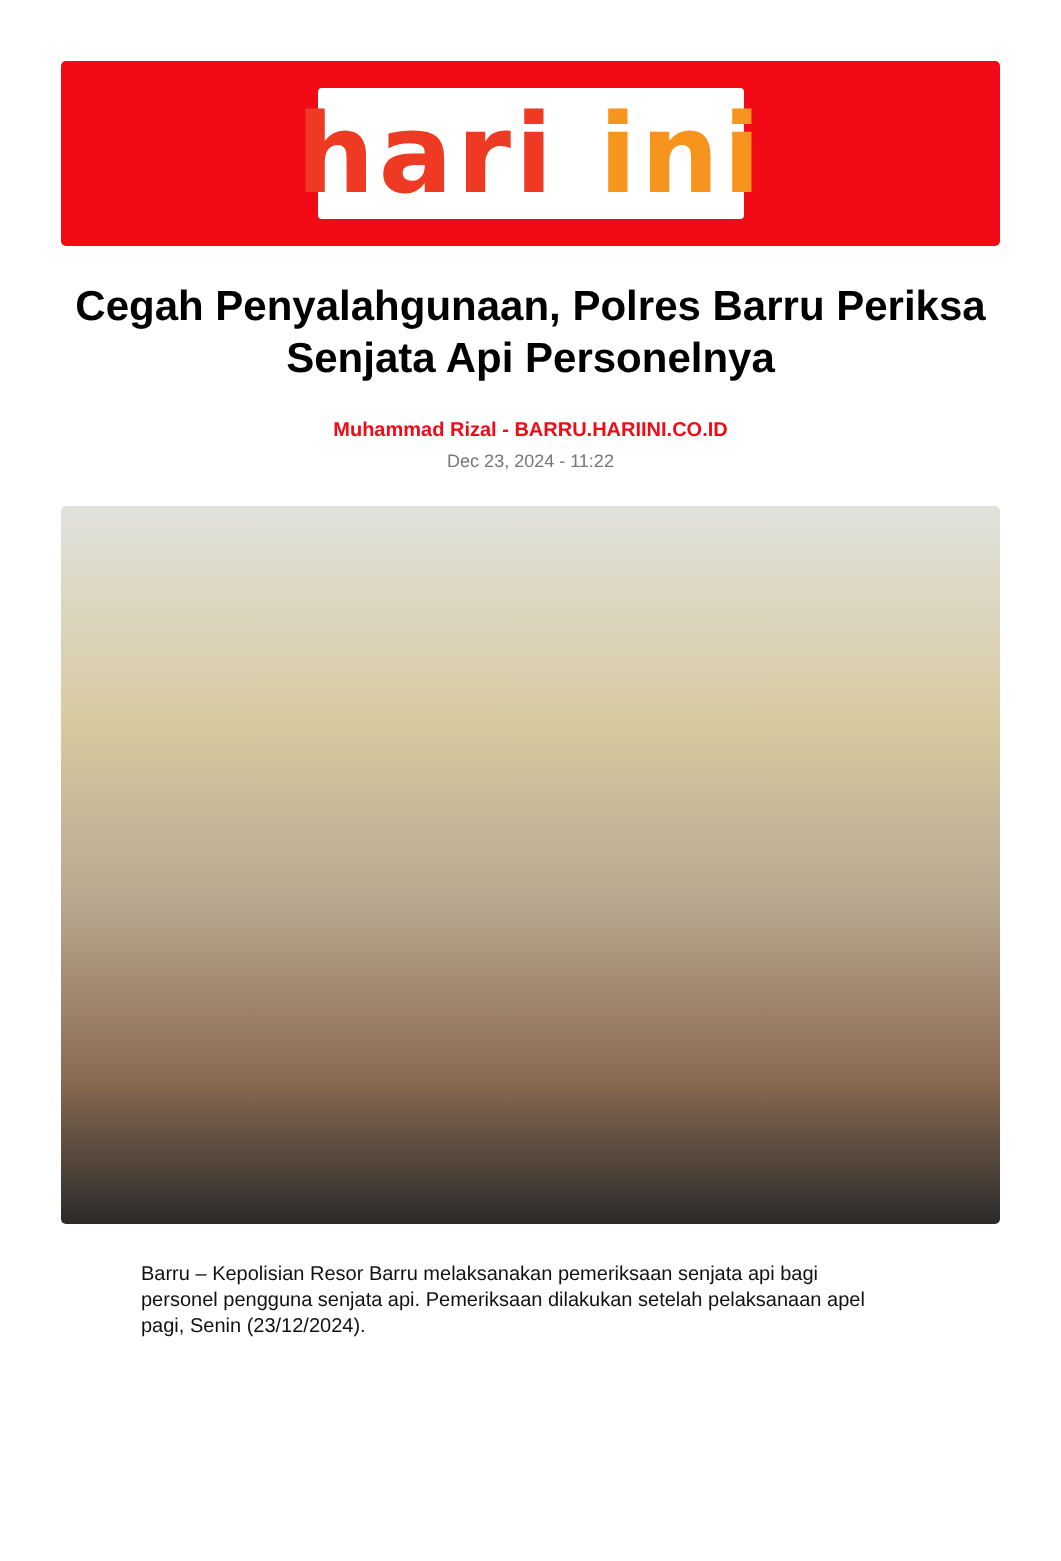hari ini
Cegah Penyalahgunaan, Polres Barru Periksa Senjata Api Personelnya
Muhammad Rizal - BARRU.HARIINI.CO.ID
Dec 23, 2024 - 11:22
Barru – Kepolisian Resor Barru melaksanakan pemeriksaan senjata api bagi personel pengguna senjata api. Pemeriksaan dilakukan setelah pelaksanaan apel pagi, Senin (23/12/2024).